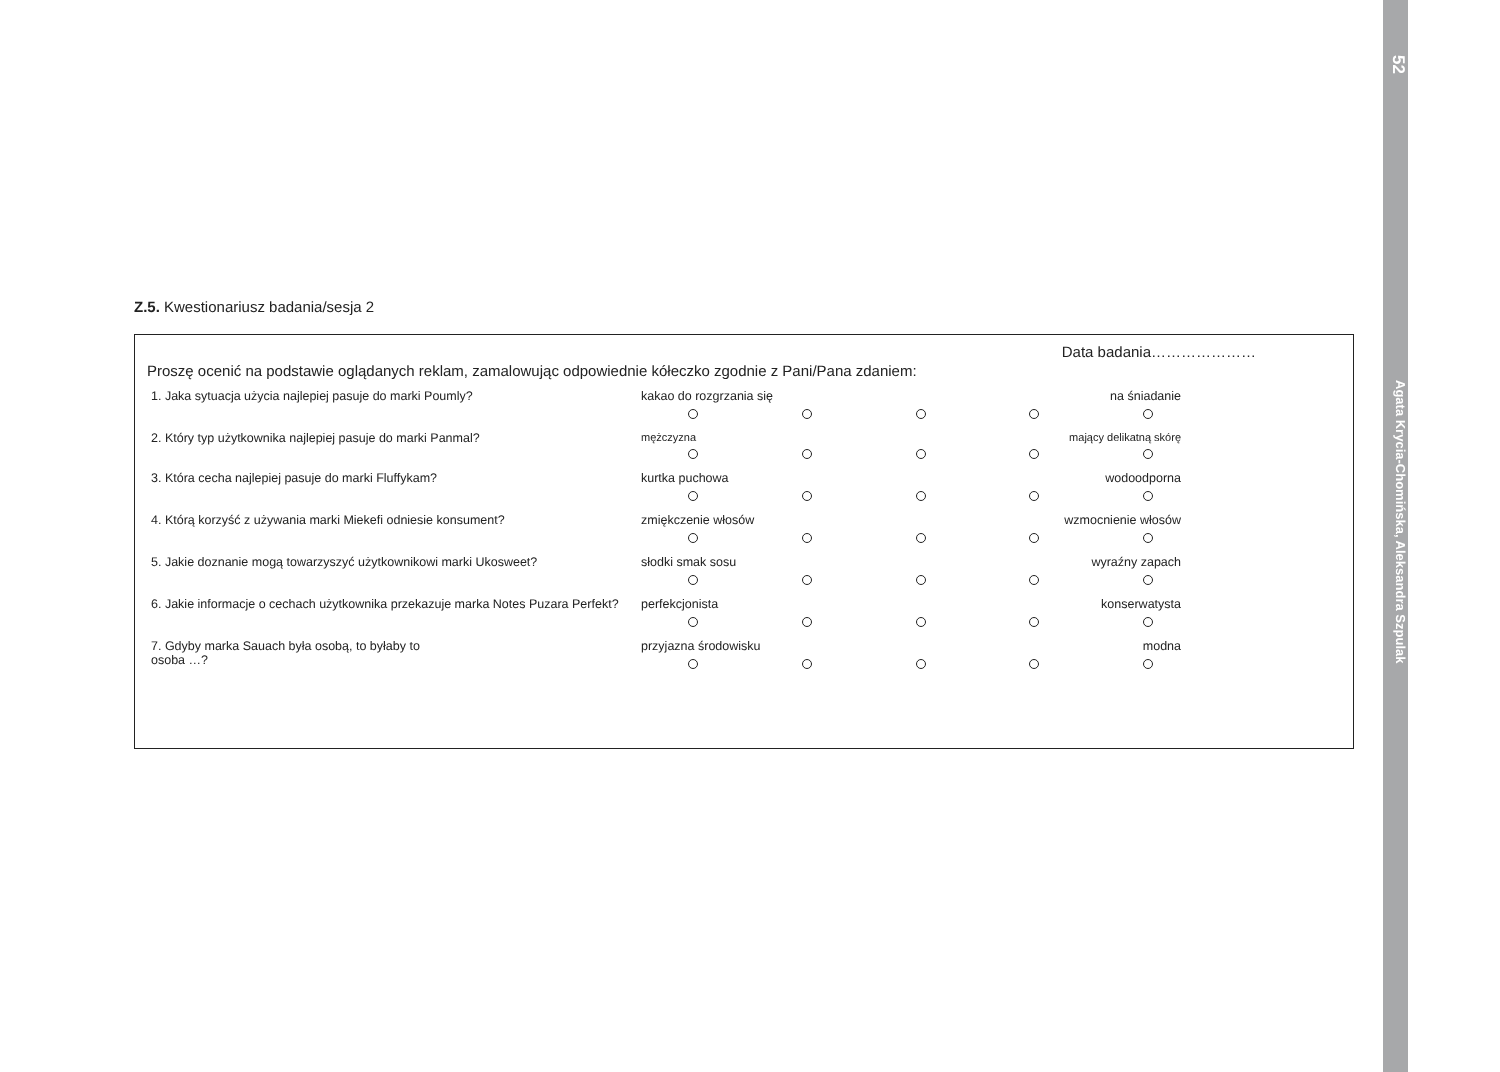52
Agata Krycia-Chomińska, Aleksandra Szpulak
Z.5. Kwestionariusz badania/sesja 2
Data badania…………………
Proszę ocenić na podstawie oglądanych reklam, zamalowując odpowiednie kółeczko zgodnie z Pani/Pana zdaniem:
| 1. Jaka sytuacja użycia najlepiej pasuje do marki Poumly? | kakao do rozgrzania się na śniadanie |
| 2. Który typ użytkownika najlepiej pasuje do marki Panmal? | mężczyzna mający delikatną skórę |
| 3. Która cecha najlepiej pasuje do marki Fluffykam? | kurtka puchowa wodoodporna |
| 4. Którą korzyść z używania marki Miekefi odniesie konsument? | zmiękczenie włosów wzmocnienie włosów |
| 5. Jakie doznanie mogą towarzyszyć użytkownikowi marki Ukosweet? | słodki smak sosu wyraźny zapach |
| 6. Jakie informacje o cechach użytkownika przekazuje marka Notes Puzara Perfekt? | perfekcjonista konserwatysta |
| 7. Gdyby marka Sauach była osobą, to byłaby to osoba …? | przyjazna środowisku modna |